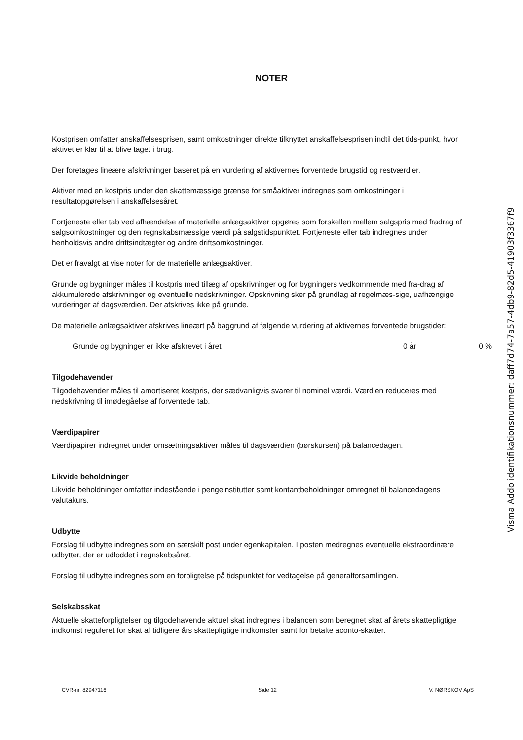NOTER
Kostprisen omfatter anskaffelsesprisen, samt omkostninger direkte tilknyttet anskaffelsesprisen indtil det tids-punkt, hvor aktivet er klar til at blive taget i brug.
Der foretages lineære afskrivninger baseret på en vurdering af aktivernes forventede brugstid og restværdier.
Aktiver med en kostpris under den skattemæssige grænse for småaktiver indregnes som omkostninger i resultatopgørelsen i anskaffelsesåret.
Fortjeneste eller tab ved afhændelse af materielle anlægsaktiver opgøres som forskellen mellem salgspris med fradrag af salgsomkostninger og den regnskabsmæssige værdi på salgstidspunktet. Fortjeneste eller tab indregnes under henholdsvis andre driftsindtægter og andre driftsomkostninger.
Det er fravalgt at vise noter for de materielle anlægsaktiver.
Grunde og bygninger måles til kostpris med tillæg af opskrivninger og for bygningers vedkommende med fra-drag af akkumulerede afskrivninger og eventuelle nedskrivninger. Opskrivning sker på grundlag af regelmæs-sige, uafhængige vurderinger af dagsværdien. Der afskrives ikke på grunde.
De materielle anlægsaktiver afskrives lineært på baggrund af følgende vurdering af aktivernes forventede brugstider:
Grunde og bygninger er ikke afskrevet i året 0 år 0 %
Tilgodehavender
Tilgodehavender måles til amortiseret kostpris, der sædvanligvis svarer til nominel værdi. Værdien reduceres med nedskrivning til imødegåelse af forventede tab.
Værdipapirer
Værdipapirer indregnet under omsætningsaktiver måles til dagsværdien (børskursen) på balancedagen.
Likvide beholdninger
Likvide beholdninger omfatter indestående i pengeinstitutter samt kontantbeholdninger omregnet til balancedagens valutakurs.
Udbytte
Forslag til udbytte indregnes som en særskilt post under egenkapitalen. I posten medregnes eventuelle ekstraordinære udbytter, der er udloddet i regnskabsåret.
Forslag til udbytte indregnes som en forpligtelse på tidspunktet for vedtagelse på generalforsamlingen.
Selskabsskat
Aktuelle skatteforpligtelser og tilgodehavende aktuel skat indregnes i balancen som beregnet skat af årets skattepligtige indkomst reguleret for skat af tidligere års skattepligtige indkomster samt for betalte aconto-skatter.
CVR-nr. 82947116 Side 12 V. NØRSKOV ApS
Visma Addo identifikationsnummer: daff7d74-7a57-4db9-82d5-41903f3367f9